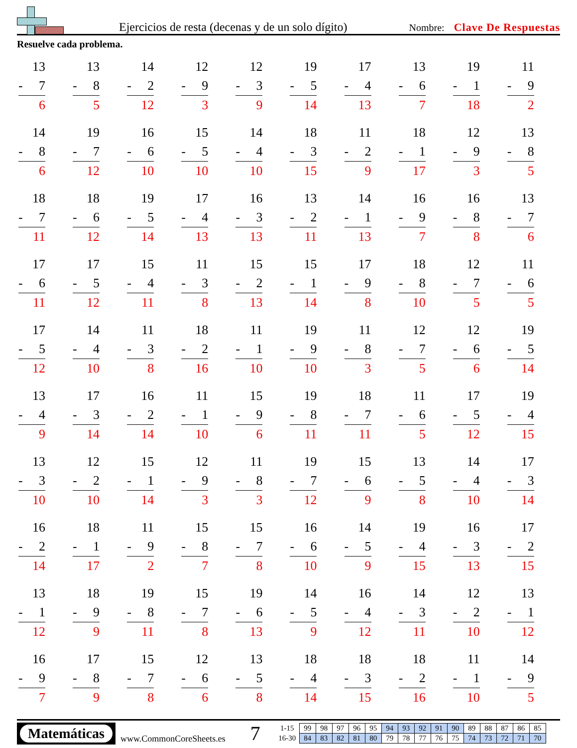Ejercicios de resta (decenas y de un solo dígito)
Nombre: Clave De Respuestas
Resuelve cada problema.
| 13 - 7 6 | 13 - 8 5 | 14 - 2 12 | 12 - 9 3 | 12 - 3 9 | 19 - 5 14 | 17 - 4 13 | 13 - 6 7 | 19 - 1 18 | 11 - 9 2 |
| 14 - 8 6 | 19 - 7 12 | 16 - 6 10 | 15 - 5 10 | 14 - 4 10 | 18 - 3 15 | 11 - 2 9 | 18 - 1 17 | 12 - 9 3 | 13 - 8 5 |
| 18 - 7 11 | 18 - 6 12 | 19 - 5 14 | 17 - 4 13 | 16 - 3 13 | 13 - 2 11 | 14 - 1 13 | 16 - 9 7 | 16 - 8 8 | 13 - 7 6 |
| 17 - 6 11 | 17 - 5 12 | 15 - 4 11 | 11 - 3 8 | 15 - 2 13 | 15 - 1 14 | 17 - 9 8 | 18 - 8 10 | 12 - 7 5 | 11 - 6 5 |
| 17 - 5 12 | 14 - 4 10 | 11 - 3 8 | 18 - 2 16 | 11 - 1 10 | 19 - 9 10 | 11 - 8 3 | 12 - 7 5 | 12 - 6 6 | 19 - 5 14 |
| 13 - 4 9 | 17 - 3 14 | 16 - 2 14 | 11 - 1 10 | 15 - 9 6 | 19 - 8 11 | 18 - 7 11 | 11 - 6 5 | 17 - 5 12 | 19 - 4 15 |
| 13 - 3 10 | 12 - 2 10 | 15 - 1 14 | 12 - 9 3 | 11 - 8 3 | 19 - 7 12 | 15 - 6 9 | 13 - 5 8 | 14 - 4 10 | 17 - 3 14 |
| 16 - 2 14 | 18 - 1 17 | 11 - 9 2 | 15 - 8 7 | 15 - 7 8 | 16 - 6 10 | 14 - 5 9 | 19 - 4 15 | 16 - 3 13 | 17 - 2 15 |
| 13 - 1 12 | 18 - 9 9 | 19 - 8 11 | 15 - 7 8 | 19 - 6 13 | 14 - 5 9 | 16 - 4 12 | 14 - 3 11 | 12 - 2 10 | 13 - 1 12 |
| 16 - 9 7 | 17 - 8 9 | 15 - 7 8 | 12 - 6 6 | 13 - 5 8 | 18 - 4 14 | 18 - 3 15 | 18 - 2 16 | 11 - 1 10 | 14 - 9 5 |
Matemáticas
www.CommonCoreSheets.es
7
| 1-15 | 99 | 98 | 97 | 96 | 95 | 94 | 93 | 92 | 91 | 90 | 89 | 88 | 87 | 86 | 85 |
| 16-30 | 84 | 83 | 82 | 81 | 80 | 79 | 78 | 77 | 76 | 75 | 74 | 73 | 72 | 71 | 70 |